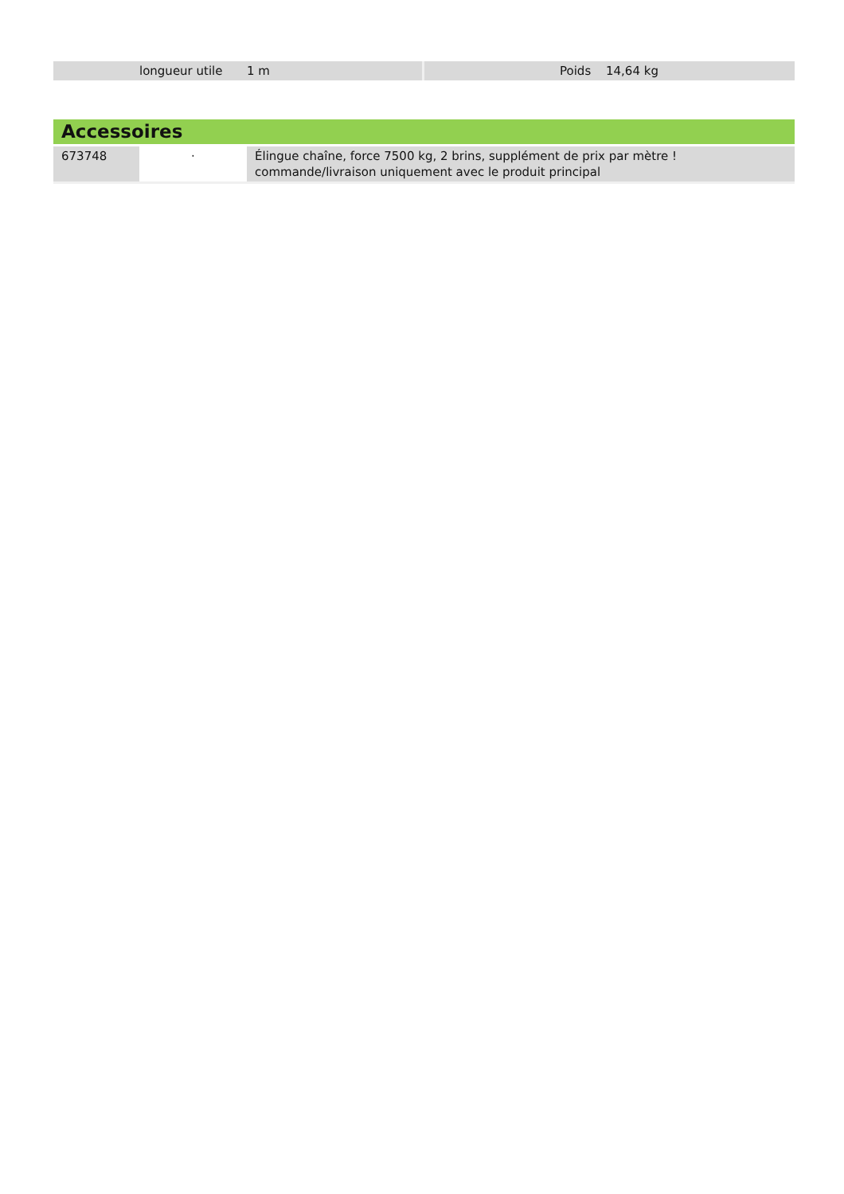| | longueur utile | 1 m | | Poids | 14,64 kg |
Accessoires
| 673748 | · | Élingue chaîne, force 7500 kg, 2 brins, supplément de prix par mètre ! commande/livraison uniquement avec le produit principal |